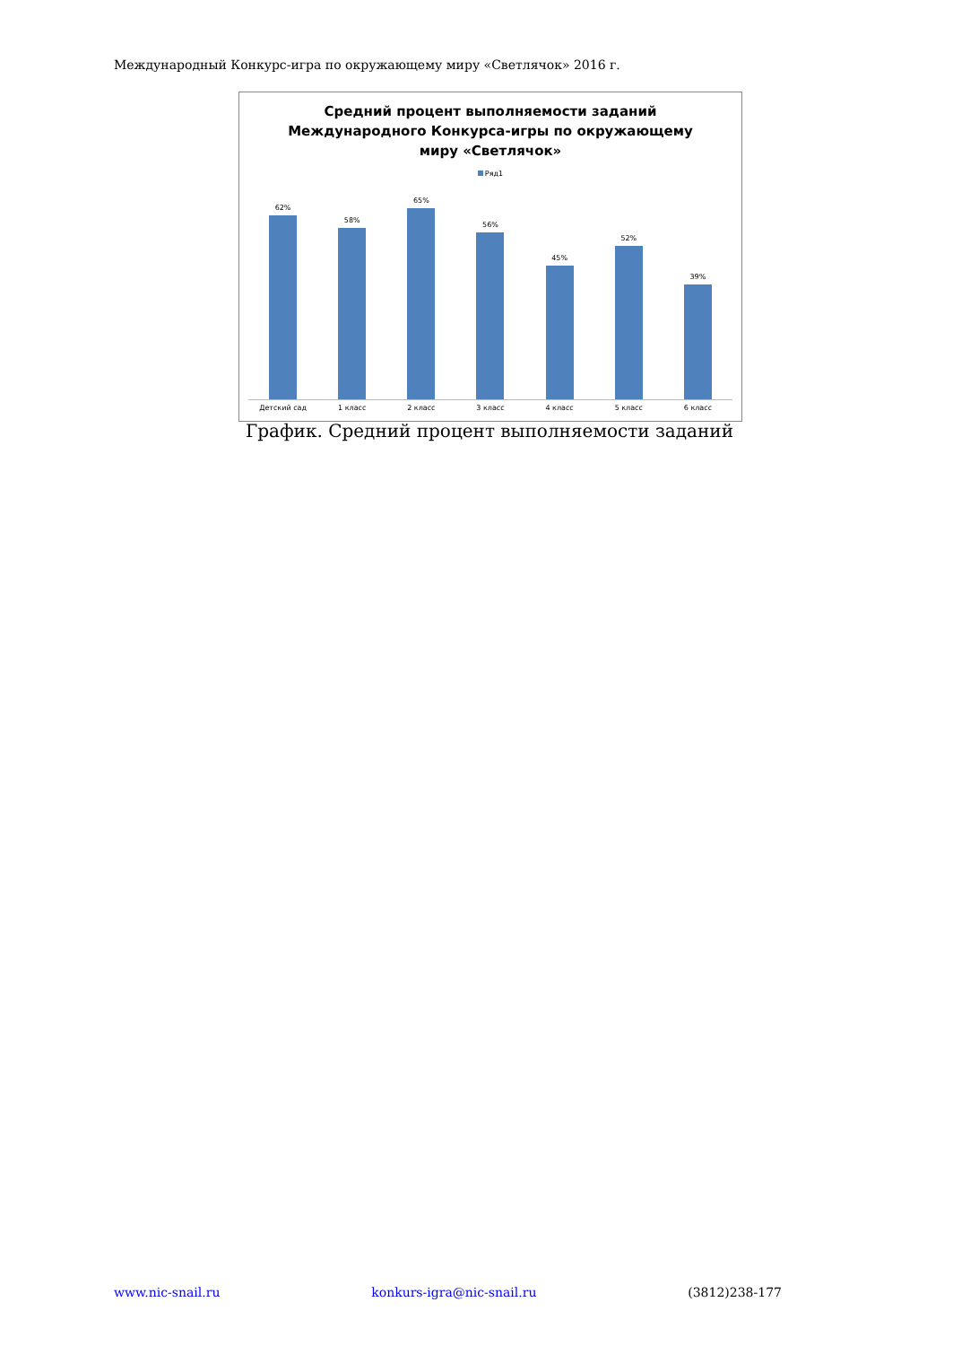Международный Конкурс-игра по окружающему миру «Светлячок» 2016 г.
Средний процент выполняемости заданий
Международного Конкурса-игры по окружающему
миру «Светлячок»
Ряд1
62% 58% 65% 56% 45% 52% 39%
Детский сад 1 класс 2 класс 3 класс 4 класс 5 класс 6 класс
График. Средний процент выполняемости заданий
www.nic-snail.ru konkurs-igra@nic-snail.ru (3812)238-177